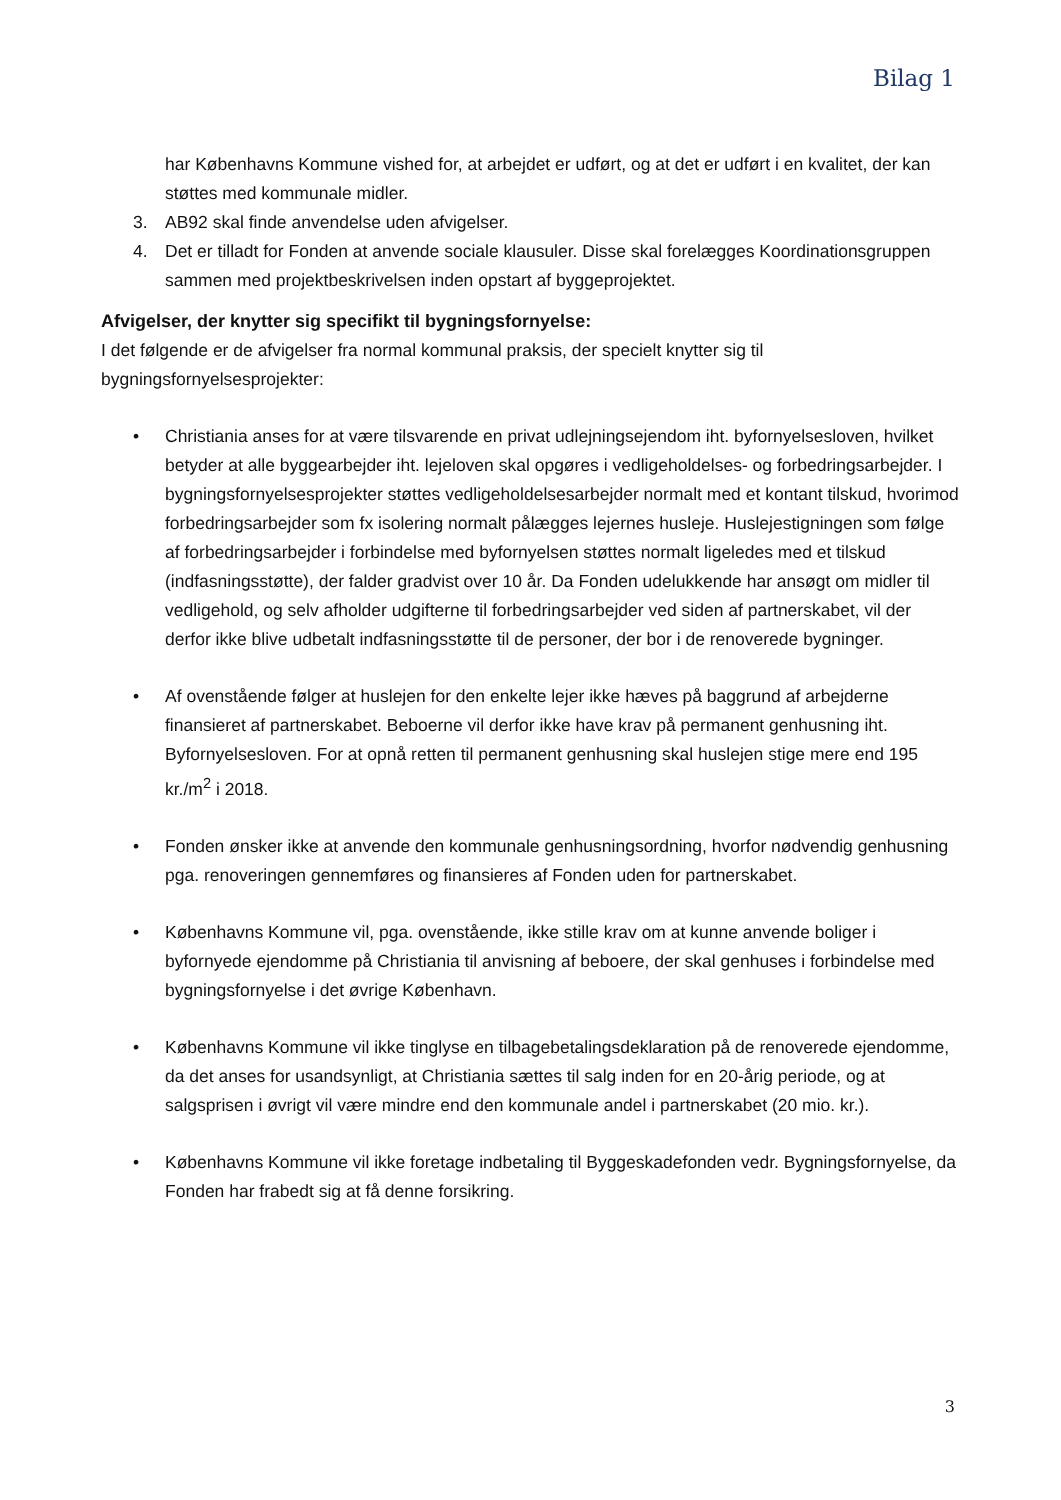Bilag 1
har Københavns Kommune vished for, at arbejdet er udført, og at det er udført i en kvalitet, der kan støttes med kommunale midler.
3. AB92 skal finde anvendelse uden afvigelser.
4. Det er tilladt for Fonden at anvende sociale klausuler. Disse skal forelægges Koordinationsgruppen sammen med projektbeskrivelsen inden opstart af byggeprojektet.
Afvigelser, der knytter sig specifikt til bygningsfornyelse:
I det følgende er de afvigelser fra normal kommunal praksis, der specielt knytter sig til bygningsfornyelsesprojekter:
• Christiania anses for at være tilsvarende en privat udlejningsejendom iht. byfornyelsesloven, hvilket betyder at alle byggearbejder iht. lejeloven skal opgøres i vedligeholdelses- og forbedringsarbejder. I bygningsfornyelsesprojekter støttes vedligeholdelsesarbejder normalt med et kontant tilskud, hvorimod forbedringsarbejder som fx isolering normalt pålægges lejernes husleje. Huslejestigningen som følge af forbedringsarbejder i forbindelse med byfornyelsen støttes normalt ligeledes med et tilskud (indfasningsstøtte), der falder gradvist over 10 år. Da Fonden udelukkende har ansøgt om midler til vedligehold, og selv afholder udgifterne til forbedringsarbejder ved siden af partnerskabet, vil der derfor ikke blive udbetalt indfasningsstøtte til de personer, der bor i de renoverede bygninger.
• Af ovenstående følger at huslejen for den enkelte lejer ikke hæves på baggrund af arbejderne finansieret af partnerskabet. Beboerne vil derfor ikke have krav på permanent genhusning iht. Byfornyelsesloven. For at opnå retten til permanent genhusning skal huslejen stige mere end 195 kr./m<sup>2</sup> i 2018.
• Fonden ønsker ikke at anvende den kommunale genhusningsordning, hvorfor nødvendig genhusning pga. renoveringen gennemføres og finansieres af Fonden uden for partnerskabet.
• Københavns Kommune vil, pga. ovenstående, ikke stille krav om at kunne anvende boliger i byfornyede ejendomme på Christiania til anvisning af beboere, der skal genhuses i forbindelse med bygningsfornyelse i det øvrige København.
• Københavns Kommune vil ikke tinglyse en tilbagebetalingsdeklaration på de renoverede ejendomme, da det anses for usandsynligt, at Christiania sættes til salg inden for en 20-årig periode, og at salgsprisen i øvrigt vil være mindre end den kommunale andel i partnerskabet (20 mio. kr.).
• Københavns Kommune vil ikke foretage indbetaling til Byggeskadefonden vedr. Bygningsfornyelse, da Fonden har frabedt sig at få denne forsikring.
3